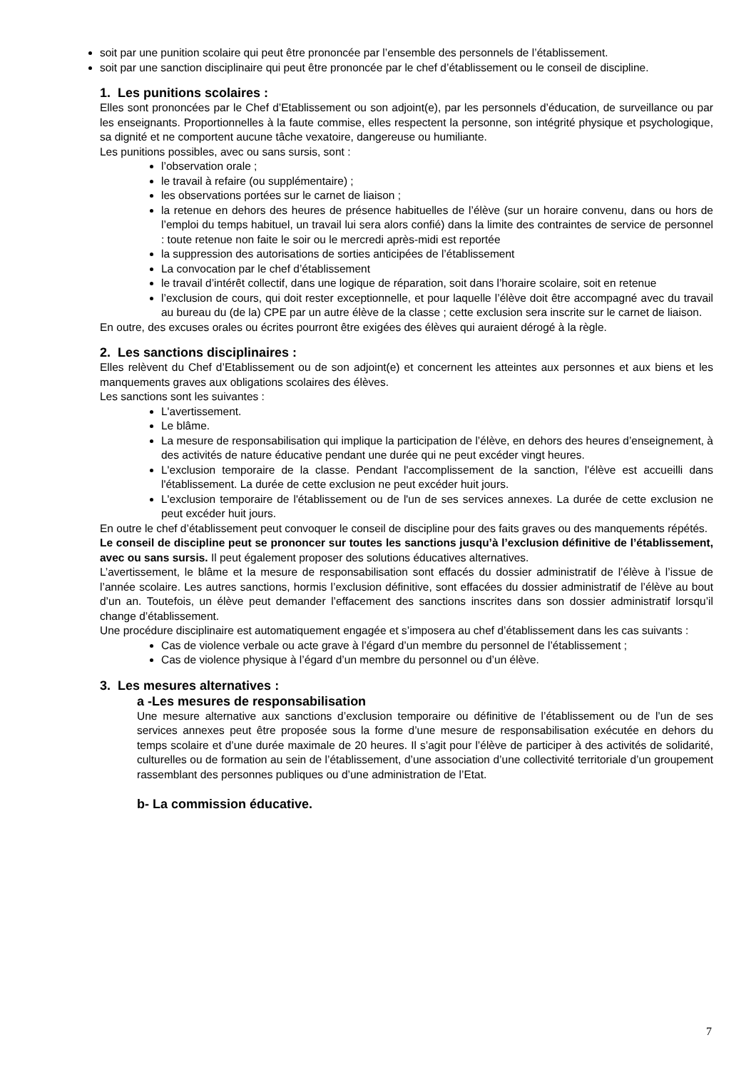soit par une punition scolaire qui peut être prononcée par l’ensemble des personnels de l’établissement.
soit par une sanction disciplinaire qui peut être prononcée par le chef d’établissement ou le conseil de discipline.
1. Les punitions scolaires :
Elles sont prononcées par le Chef d’Etablissement ou son adjoint(e), par les personnels d’éducation, de surveillance ou par les enseignants. Proportionnelles à la faute commise, elles respectent la personne, son intégrité physique et psychologique, sa dignité et ne comportent aucune tâche vexatoire, dangereuse ou humiliante.
Les punitions possibles, avec ou sans sursis, sont :
l’observation orale ;
le travail à refaire (ou supplémentaire) ;
les observations portées sur le carnet de liaison ;
la retenue en dehors des heures de présence habituelles de l’élève (sur un horaire convenu, dans ou hors de l’emploi du temps habituel, un travail lui sera alors confié) dans la limite des contraintes de service de personnel : toute retenue non faite le soir ou le mercredi après-midi est reportée
la suppression des autorisations de sorties anticipées de l’établissement
La convocation par le chef d’établissement
le travail d’intérêt collectif, dans une logique de réparation, soit dans l’horaire scolaire, soit en retenue
l’exclusion de cours, qui doit rester exceptionnelle, et pour laquelle l’élève doit être accompagné avec du travail au bureau du (de la) CPE par un autre élève de la classe ; cette exclusion sera inscrite sur le carnet de liaison.
En outre, des excuses orales ou écrites pourront être exigées des élèves qui auraient dérogé à la règle.
2. Les sanctions disciplinaires :
Elles relèvent du Chef d’Etablissement ou de son adjoint(e) et concernent les atteintes aux personnes et aux biens et les manquements graves aux obligations scolaires des élèves.
Les sanctions sont les suivantes :
L'avertissement.
Le blâme.
La mesure de responsabilisation qui implique la participation de l’élève, en dehors des heures d’enseignement, à des activités de nature éducative pendant une durée qui ne peut excéder vingt heures.
L'exclusion temporaire de la classe. Pendant l'accomplissement de la sanction, l'élève est accueilli dans l'établissement. La durée de cette exclusion ne peut excéder huit jours.
L'exclusion temporaire de l'établissement ou de l'un de ses services annexes. La durée de cette exclusion ne peut excéder huit jours.
En outre le chef d’établissement peut convoquer le conseil de discipline pour des faits graves ou des manquements répétés.
Le conseil de discipline peut se prononcer sur toutes les sanctions jusqu’à l’exclusion définitive de l’établissement, avec ou sans sursis. Il peut également proposer des solutions éducatives alternatives.
L’avertissement, le blâme et la mesure de responsabilisation sont effacés du dossier administratif de l’élève à l’issue de l’année scolaire. Les autres sanctions, hormis l’exclusion définitive, sont effacées du dossier administratif de l’élève au bout d’un an. Toutefois, un élève peut demander l’effacement des sanctions inscrites dans son dossier administratif lorsqu’il change d’établissement.
Une procédure disciplinaire est automatiquement engagée et s’imposera au chef d’établissement dans les cas suivants :
Cas de violence verbale ou acte grave à l’égard d’un membre du personnel de l’établissement ;
Cas de violence physique à l’égard d’un membre du personnel ou d’un élève.
3. Les mesures alternatives :
a -Les mesures de responsabilisation
Une mesure alternative aux sanctions d’exclusion temporaire ou définitive de l’établissement ou de l’un de ses services annexes peut être proposée sous la forme d’une mesure de responsabilisation exécutée en dehors du temps scolaire et d’une durée maximale de 20 heures. Il s’agit pour l’élève de participer à des activités de solidarité, culturelles ou de formation au sein de l’établissement, d’une association d’une collectivité territoriale d’un groupement rassemblant des personnes publiques ou d’une administration de l’Etat.
b- La commission éducative.
7